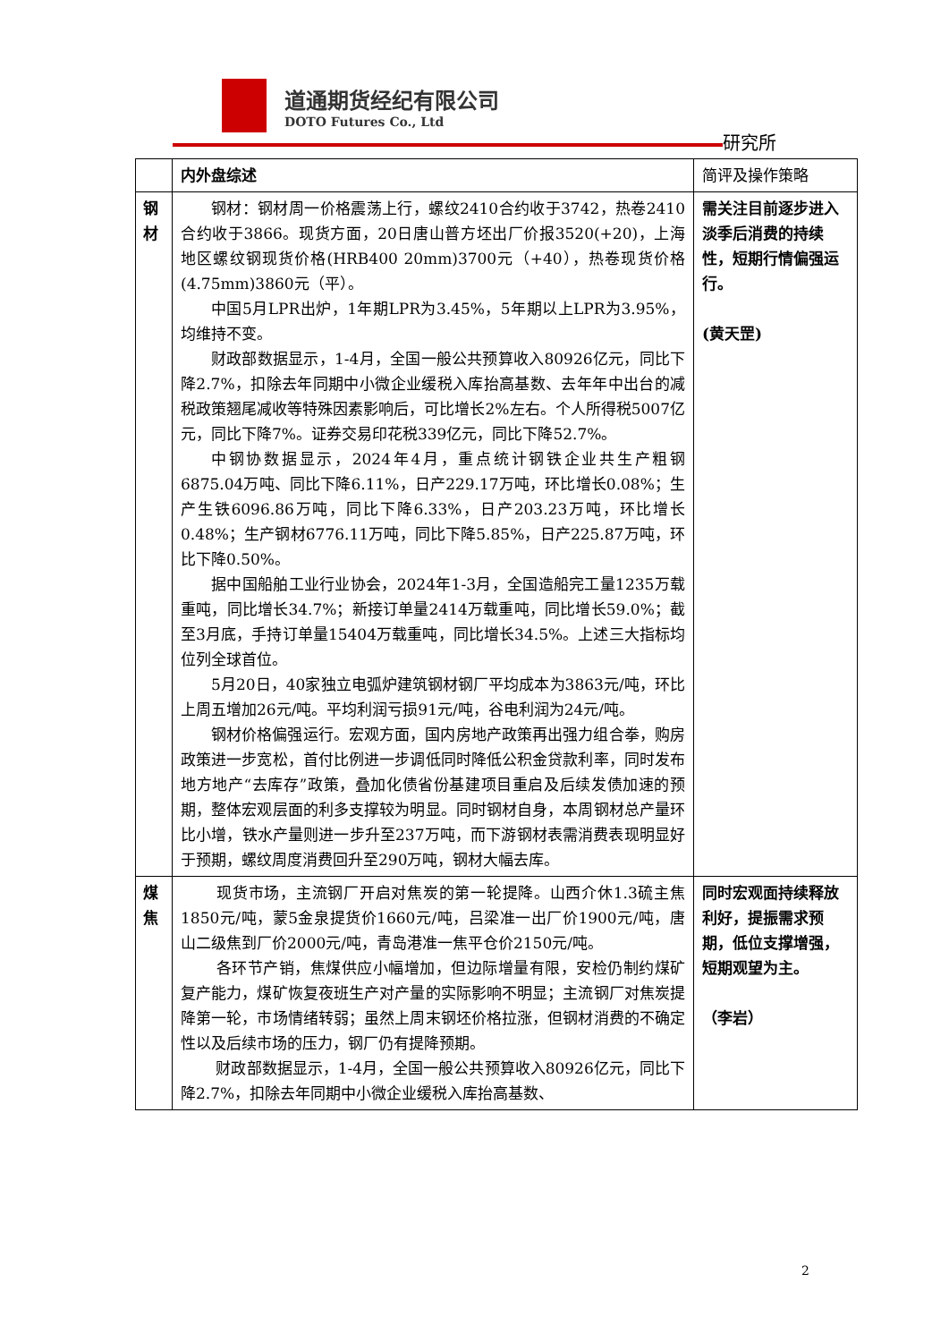道通期货经纪有限公司
DOTO Futures Co., Ltd
研究所
| | 内外盘综述 | 简评及操作策略 |
| 钢材 | 钢材：钢材周一价格震荡上行，螺纹2410合约收于3742，热卷2410合约收于3866。现货方面，20日唐山普方坯出厂价报3520(+20)，上海地区螺纹钢现货价格(HRB400 20mm)3700元（+40），热卷现货价格(4.75mm)3860元（平）。 中国5月LPR出炉，1年期LPR为3.45%，5年期以上LPR为3.95%，均维持不变。 财政部数据显示，1-4月，全国一般公共预算收入80926亿元，同比下降2.7%，扣除去年同期中小微企业缓税入库抬高基数、去年年中出台的减税政策翘尾减收等特殊因素影响后，可比增长2%左右。个人所得税5007亿元，同比下降7%。证券交易印花税339亿元，同比下降52.7%。 中钢协数据显示，2024年4月，重点统计钢铁企业共生产粗钢6875.04万吨、同比下降6.11%，日产229.17万吨，环比增长0.08%；生产生铁6096.86万吨，同比下降6.33%，日产203.23万吨，环比增长0.48%；生产钢材6776.11万吨，同比下降5.85%，日产225.87万吨，环比下降0.50%。 据中国船舶工业行业协会，2024年1-3月，全国造船完工量1235万载重吨，同比增长34.7%；新接订单量2414万载重吨，同比增长59.0%；截至3月底，手持订单量15404万载重吨，同比增长34.5%。上述三大指标均位列全球首位。 5月20日，40家独立电弧炉建筑钢材钢厂平均成本为3863元/吨，环比上周五增加26元/吨。平均利润亏损91元/吨，谷电利润为24元/吨。 钢材价格偏强运行。宏观方面，国内房地产政策再出强力组合拳，购房政策进一步宽松，首付比例进一步调低同时降低公积金贷款利率，同时发布地方地产“去库存”政策，叠加化债省份基建项目重启及后续发债加速的预期，整体宏观层面的利多支撑较为明显。同时钢材自身，本周钢材总产量环比小增，铁水产量则进一步升至237万吨，而下游钢材表需消费表现明显好于预期，螺纹周度消费回升至290万吨，钢材大幅去库。 | 需关注目前逐步进入淡季后消费的持续性，短期行情偏强运行。 (黄天罡) |
| 煤焦 | 现货市场，主流钢厂开启对焦炭的第一轮提降。山西介休1.3硫主焦1850元/吨，蒙5金泉提货价1660元/吨，吕梁准一出厂价1900元/吨，唐山二级焦到厂价2000元/吨，青岛港准一焦平仓价2150元/吨。 各环节产销，焦煤供应小幅增加，但边际增量有限，安检仍制约煤矿复产能力，煤矿恢复夜班生产对产量的实际影响不明显；主流钢厂对焦炭提降第一轮，市场情绪转弱；虽然上周末钢坯价格拉涨，但钢材消费的不确定性以及后续市场的压力，钢厂仍有提降预期。 财政部数据显示，1-4月，全国一般公共预算收入80926亿元，同比下降2.7%，扣除去年同期中小微企业缓税入库抬高基数、 | 同时宏观面持续释放利好，提振需求预期，低位支撑增强，短期观望为主。 （李岩） |
2